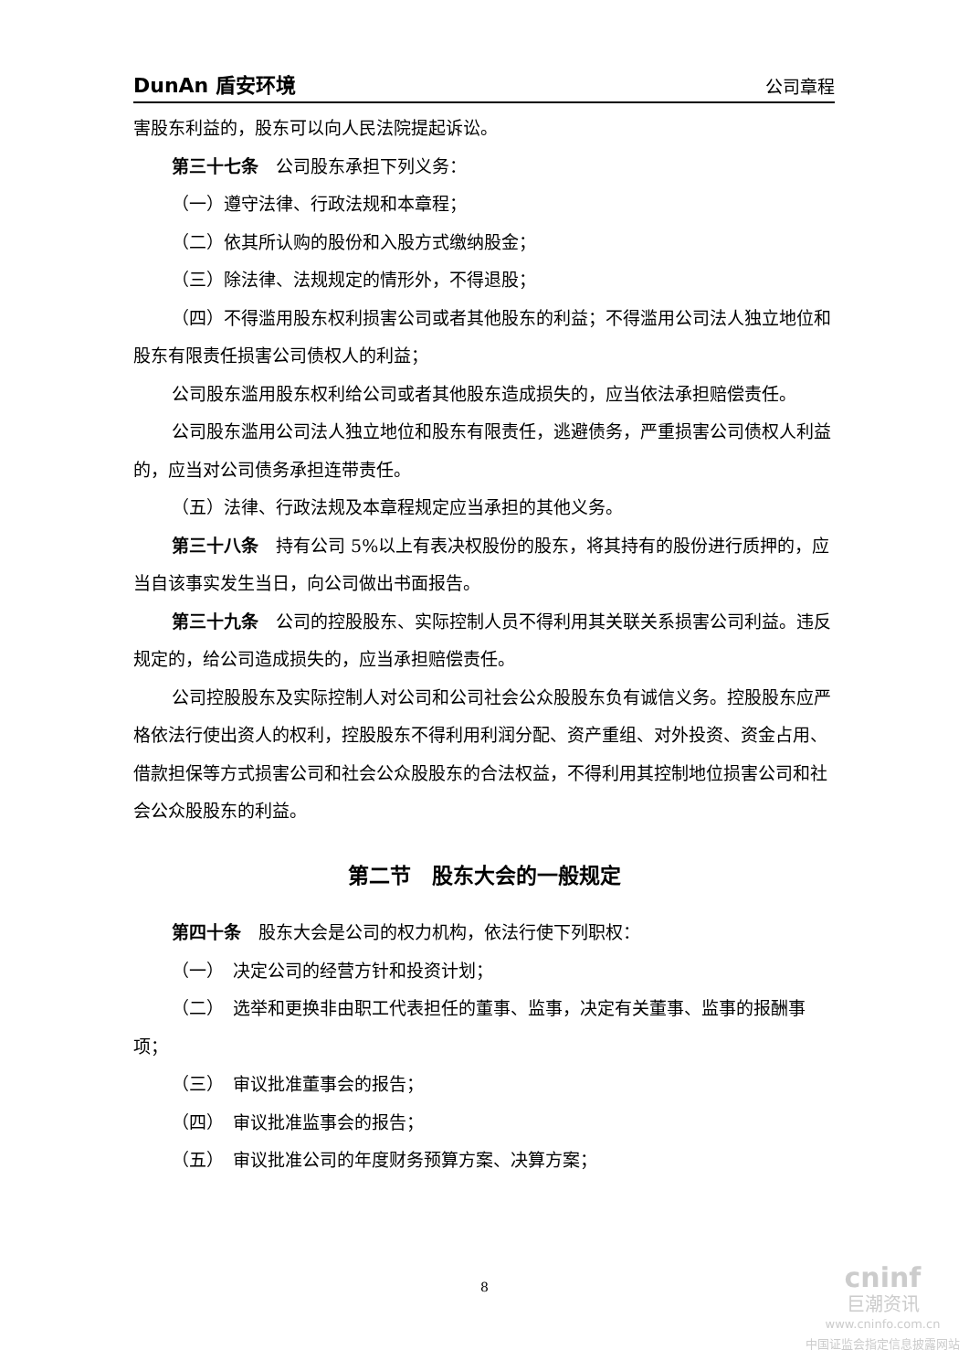DunAn 盾安环境 公司章程
害股东利益的，股东可以向人民法院提起诉讼。
第三十七条　公司股东承担下列义务：
（一）遵守法律、行政法规和本章程；
（二）依其所认购的股份和入股方式缴纳股金；
（三）除法律、法规规定的情形外，不得退股；
（四）不得滥用股东权利损害公司或者其他股东的利益；不得滥用公司法人独立地位和股东有限责任损害公司债权人的利益；
公司股东滥用股东权利给公司或者其他股东造成损失的，应当依法承担赔偿责任。
公司股东滥用公司法人独立地位和股东有限责任，逃避债务，严重损害公司债权人利益的，应当对公司债务承担连带责任。
（五）法律、行政法规及本章程规定应当承担的其他义务。
第三十八条　持有公司 5%以上有表决权股份的股东，将其持有的股份进行质押的，应当自该事实发生当日，向公司做出书面报告。
第三十九条　公司的控股股东、实际控制人员不得利用其关联关系损害公司利益。违反规定的，给公司造成损失的，应当承担赔偿责任。
公司控股股东及实际控制人对公司和公司社会公众股股东负有诚信义务。控股股东应严格依法行使出资人的权利，控股股东不得利用利润分配、资产重组、对外投资、资金占用、借款担保等方式损害公司和社会公众股股东的合法权益，不得利用其控制地位损害公司和社会公众股股东的利益。
第二节　股东大会的一般规定
第四十条　股东大会是公司的权力机构，依法行使下列职权：
（一）　决定公司的经营方针和投资计划；
（二）　选举和更换非由职工代表担任的董事、监事，决定有关董事、监事的报酬事项；
（三）　审议批准董事会的报告；
（四）　审议批准监事会的报告；
（五）　审议批准公司的年度财务预算方案、决算方案；
8
cninf
巨潮资讯
www.cninfo.com.cn
中国证监会指定信息披露网站